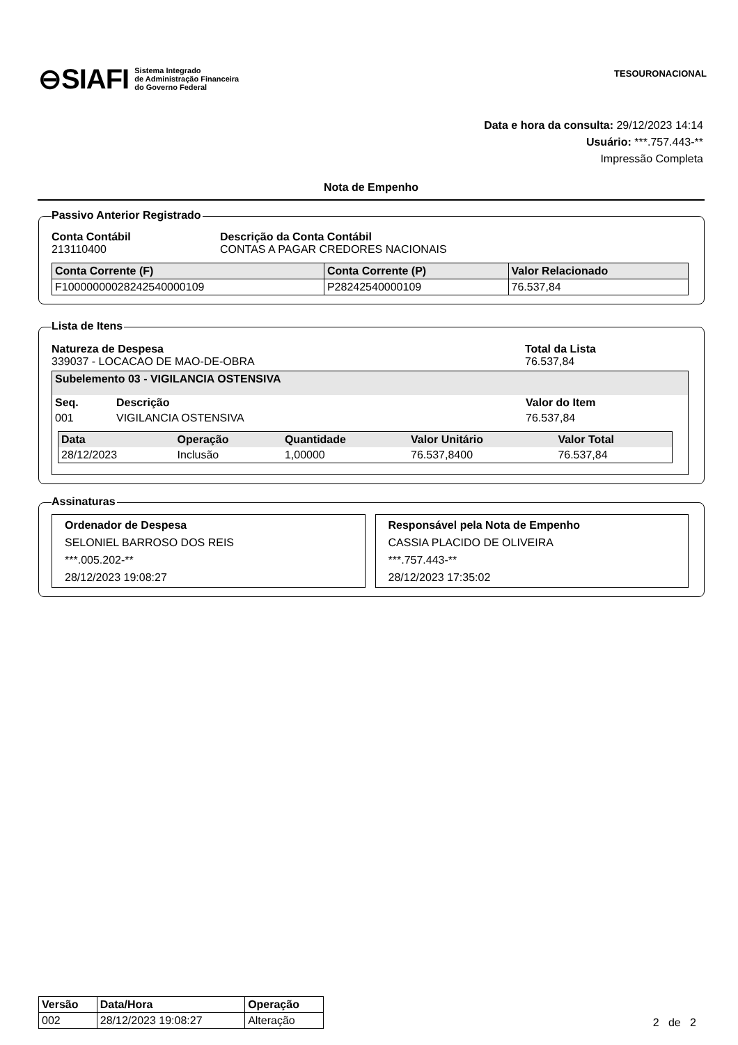⊖SIAFI Sistema Integrado
de Administração Financeira
do Governo Federal
TESOURONACIONAL
Data e hora da consulta: 29/12/2023 14:14
Usuário: ***.757.443-**
Impressão Completa
Nota de Empenho
Passivo Anterior Registrado
Conta Contábil
213110400
Descrição da Conta Contábil
CONTAS A PAGAR CREDORES NACIONAIS
| Conta Corrente (F) | Conta Corrente (P) | Valor Relacionado |
| --- | --- | --- |
| F10000000028242540000109 | P28242540000109 | 76.537,84 |
Lista de Itens
Natureza de Despesa
339037 - LOCACAO DE MAO-DE-OBRA
Total da Lista
76.537,84
Subelemento 03 - VIGILANCIA OSTENSIVA
| Seq. | Descrição | Valor do Item |
| --- | --- | --- |
| 001 | VIGILANCIA OSTENSIVA | 76.537,84 |
| Data | Operação | Quantidade | Valor Unitário | Valor Total |
| --- | --- | --- | --- | --- |
| 28/12/2023 | Inclusão | 1,00000 | 76.537,8400 | 76.537,84 |
Assinaturas
Ordenador de Despesa
SELONIEL BARROSO DOS REIS
***.005.202-**
28/12/2023 19:08:27
Responsável pela Nota de Empenho
CASSIA PLACIDO DE OLIVEIRA
***.757.443-**
28/12/2023 17:35:02
| Versão | Data/Hora | Operação |
| --- | --- | --- |
| 002 | 28/12/2023 19:08:27 | Alteração |
2 de 2